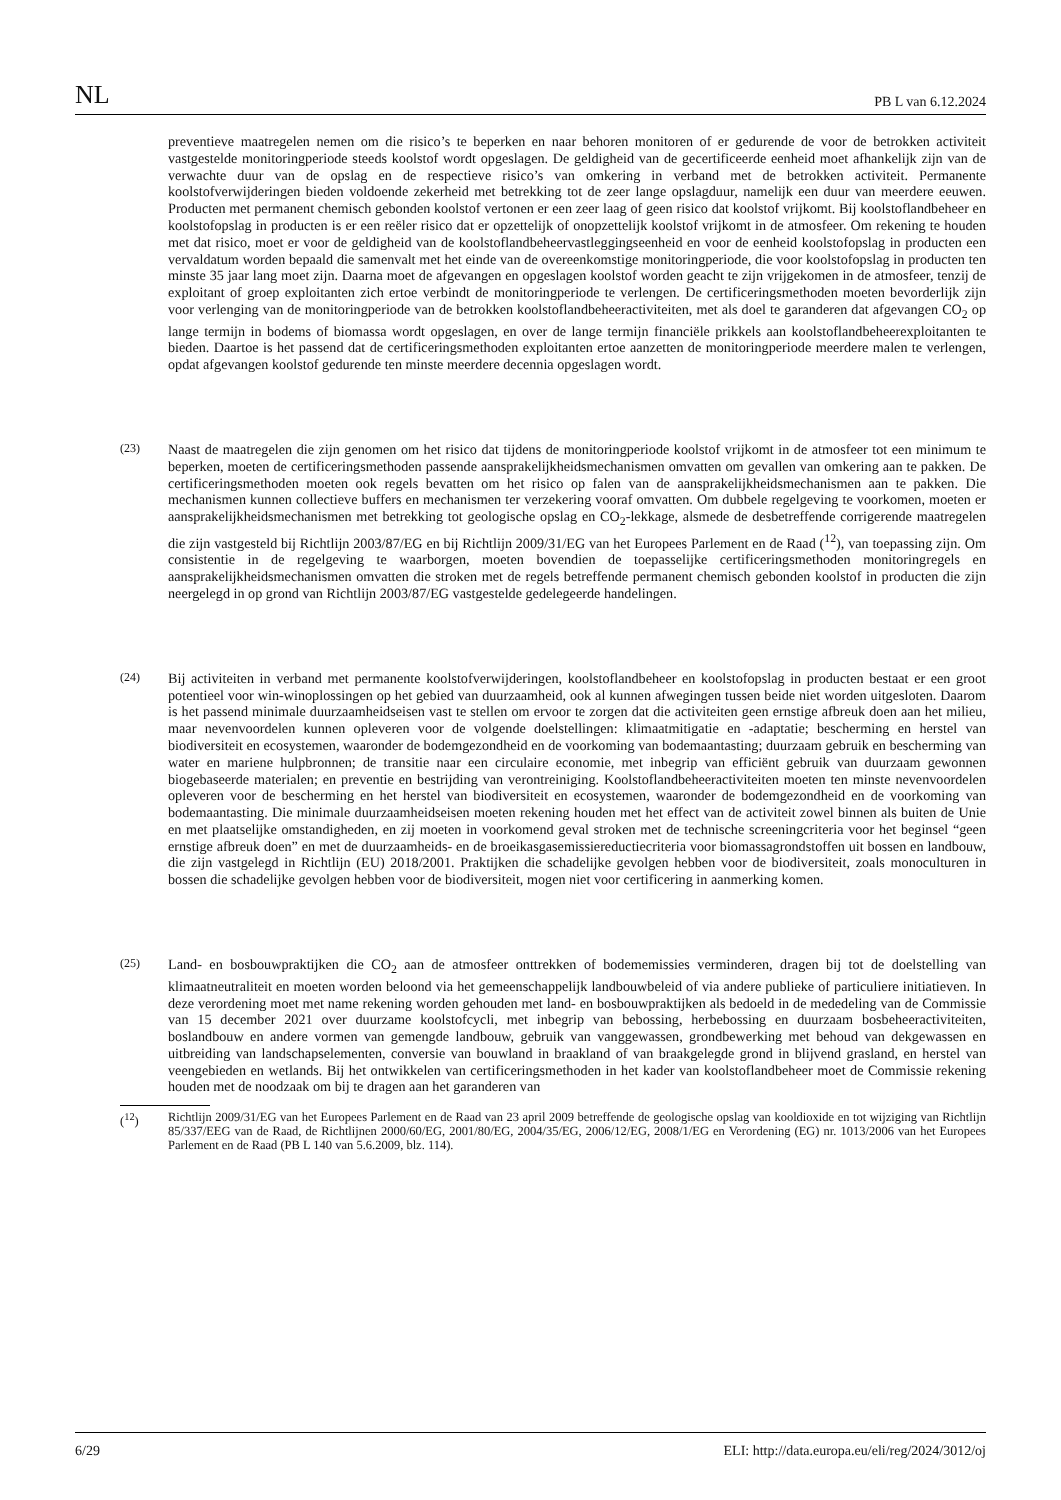NL PB L van 6.12.2024
preventieve maatregelen nemen om die risico’s te beperken en naar behoren monitoren of er gedurende de voor de betrokken activiteit vastgestelde monitoringperiode steeds koolstof wordt opgeslagen. De geldigheid van de gecertificeerde eenheid moet afhankelijk zijn van de verwachte duur van de opslag en de respectieve risico’s van omkering in verband met de betrokken activiteit. Permanente koolstofverwijderingen bieden voldoende zekerheid met betrekking tot de zeer lange opslagduur, namelijk een duur van meerdere eeuwen. Producten met permanent chemisch gebonden koolstof vertonen er een zeer laag of geen risico dat koolstof vrijkomt. Bij koolstoflandbeheer en koolstofopslag in producten is er een reëler risico dat er opzettelijk of onopzettelijk koolstof vrijkomt in de atmosfeer. Om rekening te houden met dat risico, moet er voor de geldigheid van de koolstoflandbeheervastleggingseenheid en voor de eenheid koolstofopslag in producten een vervaldatum worden bepaald die samenvalt met het einde van de overeenkomstige monitoringperiode, die voor koolstofopslag in producten ten minste 35 jaar lang moet zijn. Daarna moet de afgevangen en opgeslagen koolstof worden geacht te zijn vrijgekomen in de atmosfeer, tenzij de exploitant of groep exploitanten zich ertoe verbindt de monitoringperiode te verlengen. De certificeringsmethoden moeten bevorderlijk zijn voor verlenging van de monitoringperiode van de betrokken koolstoflandbeheeractiviteiten, met als doel te garanderen dat afgevangen CO<sub>2</sub> op lange termijn in bodems of biomassa wordt opgeslagen, en over de lange termijn financiële prikkels aan koolstoflandbeheerexploitanten te bieden. Daartoe is het passend dat de certificeringsmethoden exploitanten ertoe aanzetten de monitoringperiode meerdere malen te verlengen, opdat afgevangen koolstof gedurende ten minste meerdere decennia opgeslagen wordt.
(23)
Naast de maatregelen die zijn genomen om het risico dat tijdens de monitoringperiode koolstof vrijkomt in de atmosfeer tot een minimum te beperken, moeten de certificeringsmethoden passende aansprakelijkheidsmechanismen omvatten om gevallen van omkering aan te pakken. De certificeringsmethoden moeten ook regels bevatten om het risico op falen van de aansprakelijkheidsmechanismen aan te pakken. Die mechanismen kunnen collectieve buffers en mechanismen ter verzekering vooraf omvatten. Om dubbele regelgeving te voorkomen, moeten er aansprakelijkheidsmechanismen met betrekking tot geologische opslag en CO<sub>2</sub>-lekkage, alsmede de desbetreffende corrigerende maatregelen die zijn vastgesteld bij Richtlijn 2003/87/EG en bij Richtlijn 2009/31/EG van het Europees Parlement en de Raad (<sup>12</sup>), van toepassing zijn. Om consistentie in de regelgeving te waarborgen, moeten bovendien de toepasselijke certificeringsmethoden monitoringregels en aansprakelijkheidsmechanismen omvatten die stroken met de regels betreffende permanent chemisch gebonden koolstof in producten die zijn neergelegd in op grond van Richtlijn 2003/87/EG vastgestelde gedelegeerde handelingen.
(24)
Bij activiteiten in verband met permanente koolstofverwijderingen, koolstoflandbeheer en koolstofopslag in producten bestaat er een groot potentieel voor win-winoplossingen op het gebied van duurzaamheid, ook al kunnen afwegingen tussen beide niet worden uitgesloten. Daarom is het passend minimale duurzaamheidseisen vast te stellen om ervoor te zorgen dat die activiteiten geen ernstige afbreuk doen aan het milieu, maar nevenvoordelen kunnen opleveren voor de volgende doelstellingen: klimaatmitigatie en -adaptatie; bescherming en herstel van biodiversiteit en ecosystemen, waaronder de bodemgezondheid en de voorkoming van bodemaantasting; duurzaam gebruik en bescherming van water en mariene hulpbronnen; de transitie naar een circulaire economie, met inbegrip van efficiënt gebruik van duurzaam gewonnen biogebaseerde materialen; en preventie en bestrijding van verontreiniging. Koolstoflandbeheeractiviteiten moeten ten minste nevenvoordelen opleveren voor de bescherming en het herstel van biodiversiteit en ecosystemen, waaronder de bodemgezondheid en de voorkoming van bodemaantasting. Die minimale duurzaamheidseisen moeten rekening houden met het effect van de activiteit zowel binnen als buiten de Unie en met plaatselijke omstandigheden, en zij moeten in voorkomend geval stroken met de technische screeningcriteria voor het beginsel “geen ernstige afbreuk doen” en met de duurzaamheids- en de broeikasgasemissiereductiecriteria voor biomassagrondstoffen uit bossen en landbouw, die zijn vastgelegd in Richtlijn (EU) 2018/2001. Praktijken die schadelijke gevolgen hebben voor de biodiversiteit, zoals monoculturen in bossen die schadelijke gevolgen hebben voor de biodiversiteit, mogen niet voor certificering in aanmerking komen.
(25)
Land- en bosbouwpraktijken die CO<sub>2</sub> aan de atmosfeer onttrekken of bodememissies verminderen, dragen bij tot de doelstelling van klimaatneutraliteit en moeten worden beloond via het gemeenschappelijk landbouwbeleid of via andere publieke of particuliere initiatieven. In deze verordening moet met name rekening worden gehouden met land- en bosbouwpraktijken als bedoeld in de mededeling van de Commissie van 15 december 2021 over duurzame koolstofcycli, met inbegrip van bebossing, herbebossing en duurzaam bosbeheeractiviteiten, boslandbouw en andere vormen van gemengde landbouw, gebruik van vanggewassen, grondbewerking met behoud van dekgewassen en uitbreiding van landschapselementen, conversie van bouwland in braakland of van braakgelegde grond in blijvend grasland, en herstel van veengebieden en wetlands. Bij het ontwikkelen van certificeringsmethoden in het kader van koolstoflandbeheer moet de Commissie rekening houden met de noodzaak om bij te dragen aan het garanderen van
(<sup>12</sup>) Richtlijn 2009/31/EG van het Europees Parlement en de Raad van 23 april 2009 betreffende de geologische opslag van kooldioxide en tot wijziging van Richtlijn 85/337/EEG van de Raad, de Richtlijnen 2000/60/EG, 2001/80/EG, 2004/35/EG, 2006/12/EG, 2008/1/EG en Verordening (EG) nr. 1013/2006 van het Europees Parlement en de Raad (PB L 140 van 5.6.2009, blz. 114).
6/29 ELI: http://data.europa.eu/eli/reg/2024/3012/oj